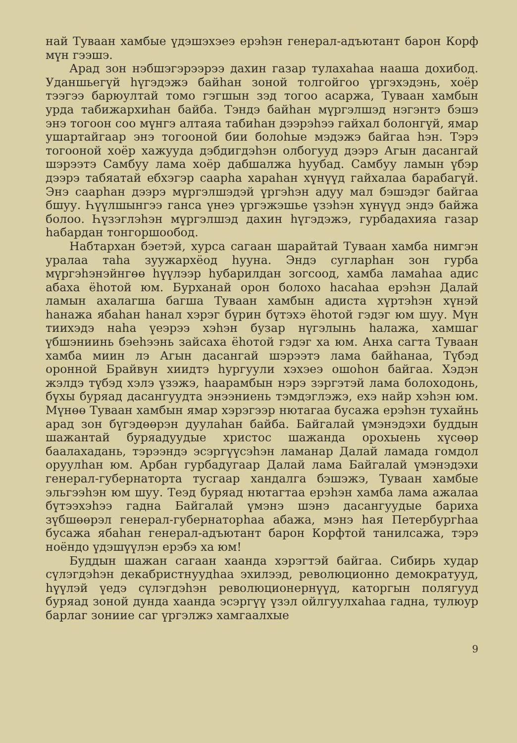най Туваан хамбые үдэшэхэеэ ерэһэн генерал-адъютант барон Корф мүн гээшэ.
Арад зон нэбшэгэрээрээ дахин газар тулахаһаа нааша дохибод. Уданшьегүй һүгэдэжэ байһан зоной толгойгоо үргэхэдэнь, хоёр тээгээ барюултай томо гэгшын зэд тогоо асаржа, Туваан хамбын урда табижархиһан байба. Тэндэ байһан мүргэлшэд нэгэнтэ бэшэ энэ тогоон соо мүнгэ алтаяа табиһан дээрэһээ гайхал болонгүй, ямар ушартайгаар энэ тогооной бии болоһые мэдэжэ байгаа һэн. Тэрэ тогооной хоёр хажууда дэбдигдэһэн олбогууд дээрэ Агын дасангай шэрээтэ Самбуу лама хоёр дабшалжа һуубад. Самбуу ламын үбэр дээрэ табяатай ебхэгэр саарһа хараһан хүнүүд гайхалаа барабагүй. Энэ саарһан дээрэ мүргэлшэдэй үргэһэн адуу мал бэшэдэг байгаа бшуу. Һүүлшынгээ ганса үнеэ үргэжэшье үзэһэн хүнүүд эндэ байжа болоо. Һүзэглэһэн мүргэлшэд дахин һүгэдэжэ, гурбадахияа газар һабардан тонгоршообод.
Набтархан бэетэй, хурса сагаан шарайтай Туваан хамба нимгэн уралаа таһа зуужархёод һууна. Эндэ сугларһан зон гурба мүргэһэнэйнгөө һүүлээр һубарилдан зогсоод, хамба ламаһаа адис абаха ёһотой юм. Бурханай орон болохо һасаһаа ерэһэн Далай ламын ахалагша багша Туваан хамбын адиста хүртэһэн хүнэй һанажа ябаһан һанал хэрэг бүрин бүтэхэ ёһотой гэдэг юм шуу. Мүн тиихэдэ наһа үеэрээ хэһэн бузар нүгэлынь һалажа, хамшаг үбшэниинь бэеһээнь зайсаха ёһотой гэдэг ха юм. Анха сагта Туваан хамба миин лэ Агын дасангай шэрээтэ лама байһанаа, Түбэд оронной Брайвун хиидтэ һургуули хэхэеэ ошоһон байгаа. Хэдэн жэлдэ түбэд хэлэ үзэжэ, һаарамбын нэрэ зэргэтэй лама болоходонь, бүхы буряад дасангуудта энээниень тэмдэглэжэ, ехэ найр хэһэн юм. Мүнөө Туваан хамбын ямар хэрэгээр нютагаа бусажа ерэһэн тухайнь арад зон бүгэдөөрэн дуулаһан байба. Байгалай үмэнэдэхи буддын шажантай буряадуудые христос шажанда орохыень хүсөөр баалахадань, тэрээндэ эсэргүүсэһэн ламанар Далай ламада гомдол оруулһан юм. Арбан гурбадугаар Далай лама Байгалай үмэнэдэхи генерал-губернаторта тусгаар хандалга бэшэжэ, Туваан хамбые эльгээһэн юм шуу. Теэд буряад нютагтаа ерэһэн хамба лама ажалаа бүтээхэһээ гадна Байгалай үмэнэ шэнэ дасангуудые бариха зүбшөөрэл генерал-губернаторһаа абажа, мэнэ һая Петербургһаа бусажа ябаһан генерал-адъютант барон Корфтой танилсажа, тэрэ ноёндо үдэшүүлэн ерэбэ ха юм!
Буддын шажан сагаан хаанда хэрэгтэй байгаа. Сибирь худар сүлэгдэһэн декабристнуудһаа эхилээд, революционно демократууд, һүүлэй үедэ сүлэгдэһэн революционернүүд, каторгын полягууд буряад зоной дунда хаанда эсэргүү үзэл ойлгуулхаһаа гадна, тулюур барлаг зониие саг үргэлжэ хамгаалхые
9